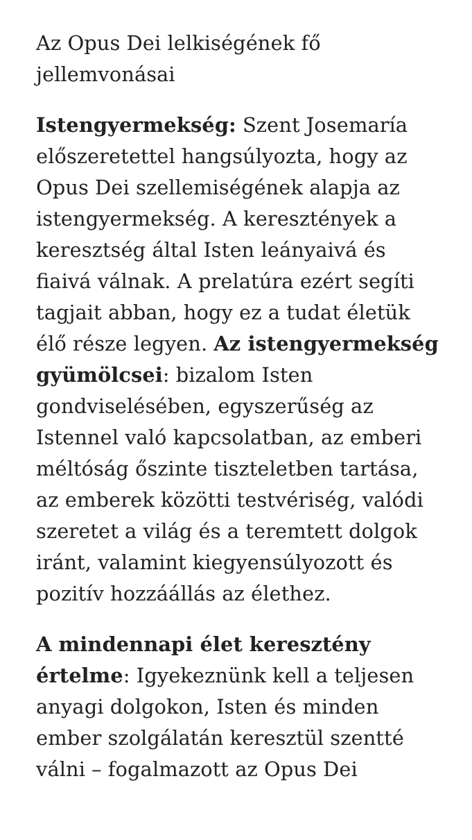Az Opus Dei lelkiségének fő jellemvonásai
Istengyermekség: Szent Josemaría előszeretettel hangsúlyozta, hogy az Opus Dei szellemiségének alapja az istengyermekség. A keresztények a keresztség által Isten leányaivá és fiaivá válnak. A prelatúra ezért segíti tagjait abban, hogy ez a tudat életük élő része legyen. Az istengyermekség gyümölcsei: bizalom Isten gondviselésében, egyszerűség az Istennel való kapcsolatban, az emberi méltóság őszinte tiszteletben tartása, az emberek közötti testvériség, valódi szeretet a világ és a teremtett dolgok iránt, valamint kiegyensúlyozott és pozitív hozzáállás az élethez.
A mindennapi élet keresztény értelme: Igyekeznünk kell a teljesen anyagi dolgokon, Isten és minden ember szolgálatán keresztül szentté válni – fogalmazott az Opus Dei